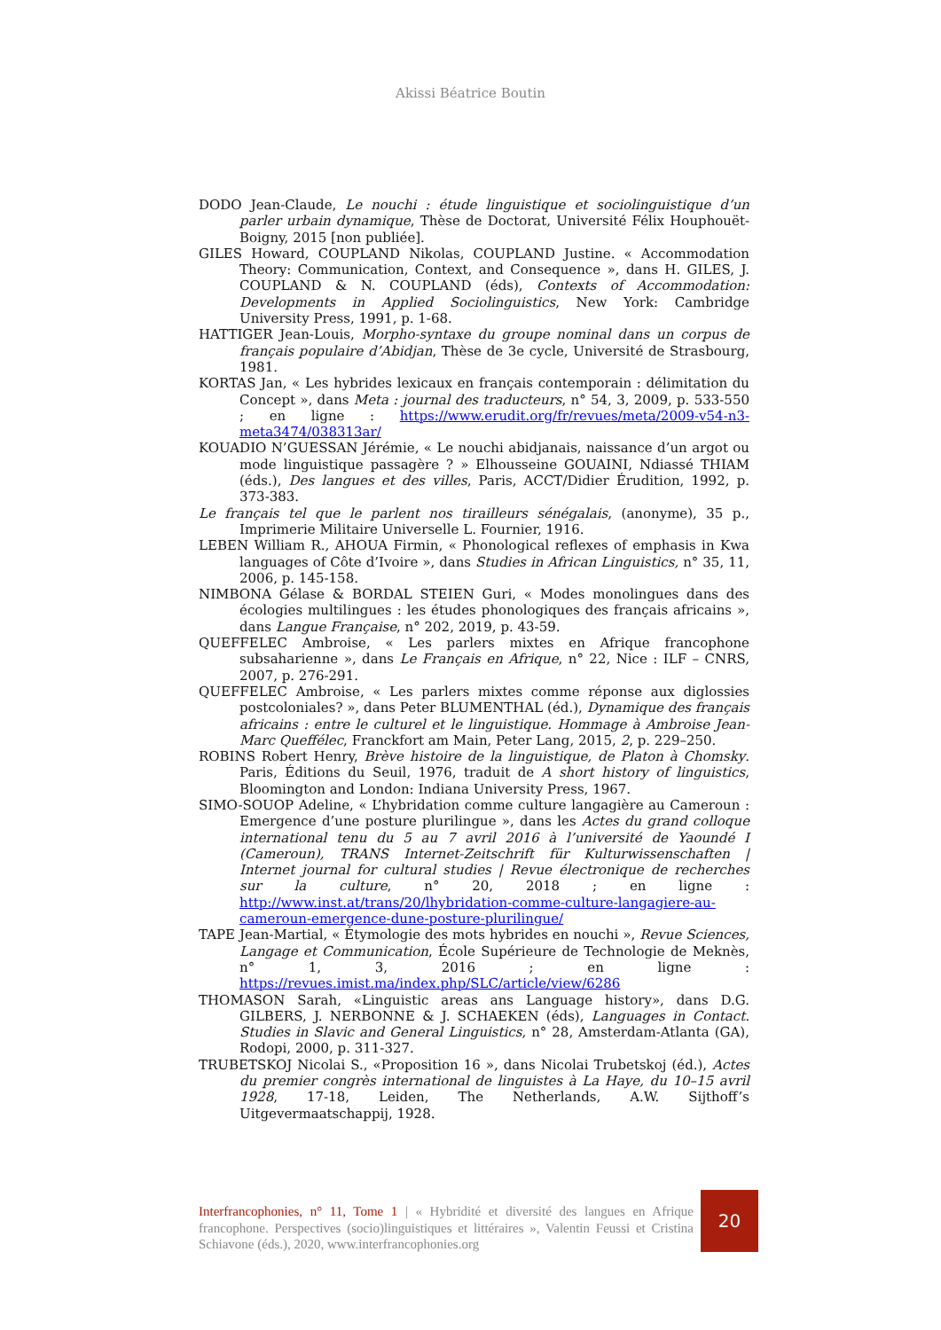Akissi Béatrice Boutin
DODO Jean-Claude, Le nouchi : étude linguistique et sociolinguistique d’un parler urbain dynamique, Thèse de Doctorat, Université Félix Houphouët-Boigny, 2015 [non publiée].
GILES Howard, COUPLAND Nikolas, COUPLAND Justine. « Accommodation Theory: Communication, Context, and Consequence », dans H. GILES, J. COUPLAND & N. COUPLAND (éds), Contexts of Accommodation: Developments in Applied Sociolinguistics, New York: Cambridge University Press, 1991, p. 1-68.
HATTIGER Jean-Louis, Morpho-syntaxe du groupe nominal dans un corpus de français populaire d’Abidjan, Thèse de 3e cycle, Université de Strasbourg, 1981.
KORTAS Jan, « Les hybrides lexicaux en français contemporain : délimitation du Concept », dans Meta : journal des traducteurs, n° 54, 3, 2009, p. 533-550 ; en ligne : https://www.erudit.org/fr/revues/meta/2009-v54-n3-meta3474/038313ar/
KOUADIO N’GUESSAN Jérémie, « Le nouchi abidjanais, naissance d’un argot ou mode linguistique passagère ? » Elhousseine GOUAINI, Ndiassé THIAM (éds.), Des langues et des villes, Paris, ACCT/Didier Érudition, 1992, p. 373-383.
Le français tel que le parlent nos tirailleurs sénégalais, (anonyme), 35 p., Imprimerie Militaire Universelle L. Fournier, 1916.
LEBEN William R., AHOUA Firmin, « Phonological reflexes of emphasis in Kwa languages of Côte d’Ivoire », dans Studies in African Linguistics, n° 35, 11, 2006, p. 145-158.
NIMBONA Gélase & BORDAL STEIEN Guri, « Modes monolingues dans des écologies multilingues : les études phonologiques des français africains », dans Langue Française, n° 202, 2019, p. 43-59.
QUEFFELEC Ambroise, « Les parlers mixtes en Afrique francophone subsaharienne », dans Le Français en Afrique, n° 22, Nice : ILF – CNRS, 2007, p. 276-291.
QUEFFELEC Ambroise, « Les parlers mixtes comme réponse aux diglossies postcoloniales? », dans Peter BLUMENTHAL (éd.), Dynamique des français africains : entre le culturel et le linguistique. Hommage à Ambroise Jean-Marc Queffélec, Franckfort am Main, Peter Lang, 2015, 2, p. 229–250.
ROBINS Robert Henry, Brève histoire de la linguistique, de Platon à Chomsky. Paris, Éditions du Seuil, 1976, traduit de A short history of linguistics, Bloomington and London: Indiana University Press, 1967.
SIMO-SOUOP Adeline, « L’hybridation comme culture langagière au Cameroun : Emergence d’une posture plurilingue », dans les Actes du grand colloque international tenu du 5 au 7 avril 2016 à l’université de Yaoundé I (Cameroun), TRANS Internet-Zeitschrift für Kulturwissenschaften | Internet journal for cultural studies | Revue électronique de recherches sur la culture, n° 20, 2018 ; en ligne : http://www.inst.at/trans/20/lhybridation-comme-culture-langagiere-au-cameroun-emergence-dune-posture-plurilingue/
TAPE Jean-Martial, « Étymologie des mots hybrides en nouchi », Revue Sciences, Langage et Communication, École Supérieure de Technologie de Meknès, n° 1, 3, 2016 ; en ligne : https://revues.imist.ma/index.php/SLC/article/view/6286
THOMASON Sarah, «Linguistic areas ans Language history», dans D.G. GILBERS, J. NERBONNE & J. SCHAEKEN (éds), Languages in Contact. Studies in Slavic and General Linguistics, n° 28, Amsterdam-Atlanta (GA), Rodopi, 2000, p. 311-327.
TRUBETSKOJ Nicolai S., «Proposition 16 », dans Nicolai Trubetskoj (éd.), Actes du premier congrès international de linguistes à La Haye, du 10–15 avril 1928, 17-18, Leiden, The Netherlands, A.W. Sijthoff’s Uitgevermaatschappij, 1928.
Interfrancophonies, n° 11, Tome 1 | « Hybridité et diversité des langues en Afrique francophone. Perspectives (socio)linguistiques et littéraires », Valentin Feussi et Cristina Schiavone (éds.), 2020, www.interfrancophonies.org
20